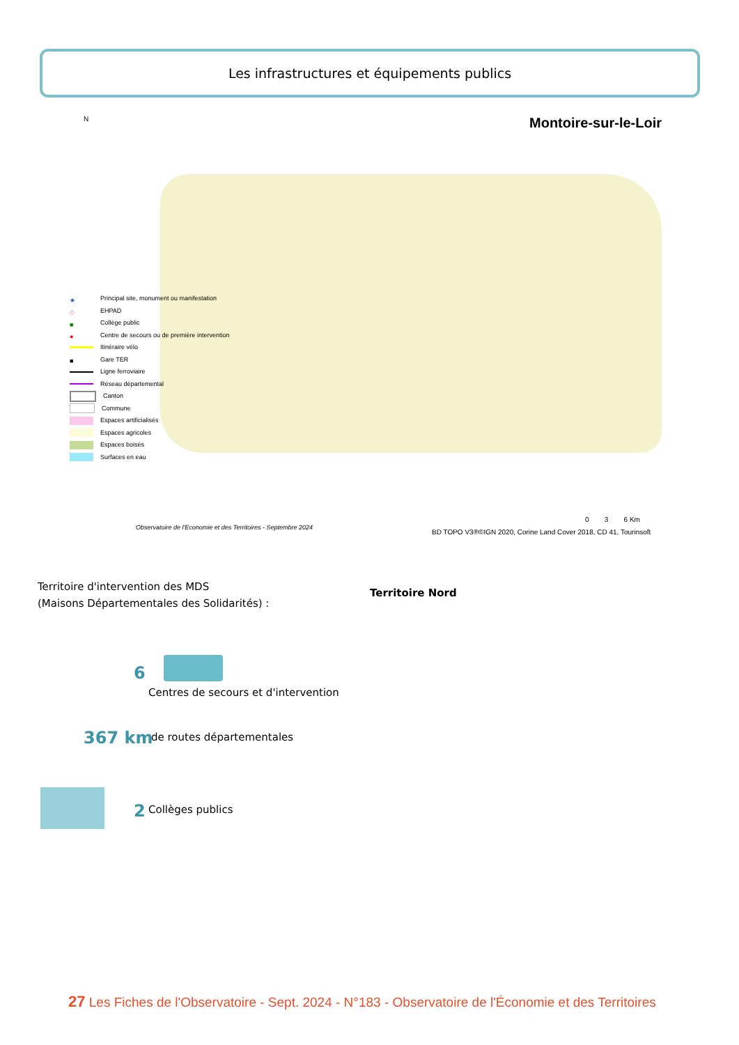Les infrastructures et équipements publics
Montoire-sur-le-Loir
N
★ Principal site, monument ou manifestation
◇ EHPAD
■ Collège public
● Centre de secours ou de première intervention
Itinéraire vélo
■ Gare TER
Ligne ferroviaire
Réseau départemental
Canton
Commune
Espaces artificialisés
Espaces agricoles
Espaces boisés
Surfaces en eau
0 3 6 Km
Observatoire de l'Economie et des Territoires - Septembre 2024
BD TOPO V3®©IGN 2020, Corine Land Cover 2018, CD 41, Tourinsoft
Territoire d'intervention des MDS
(Maisons Départementales des Solidarités) :
Territoire Nord
6
Centres de secours et d'intervention
367 km de routes départementales
2 Collèges publics
27 Les Fiches de l'Observatoire - Sept. 2024 - N°183 - Observatoire de l'Économie et des Territoires